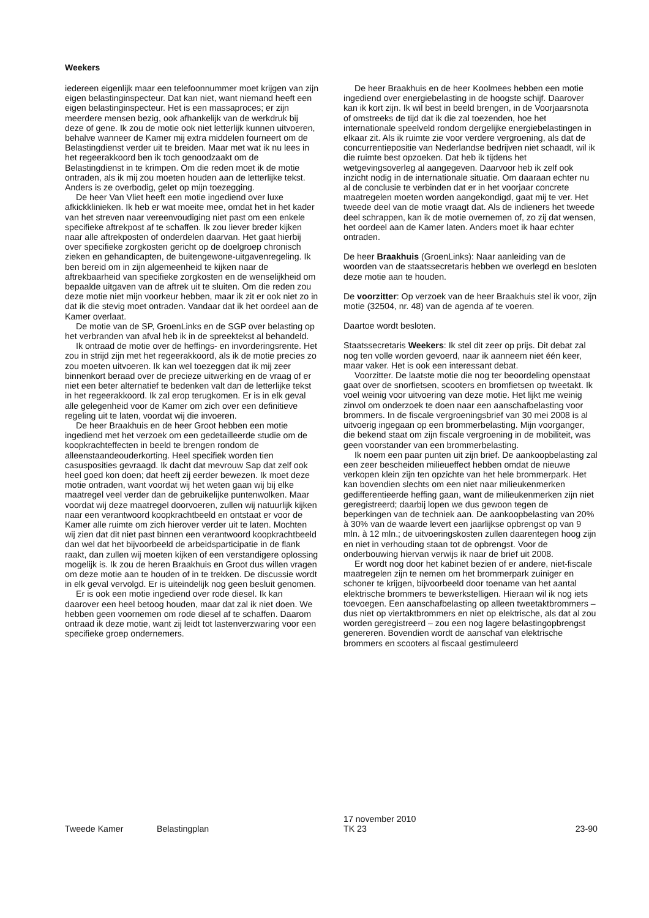Weekers
iedereen eigenlijk maar een telefoonnummer moet krijgen van zijn eigen belastinginspecteur. Dat kan niet, want niemand heeft een eigen belastinginspecteur. Het is een massaproces; er zijn meerdere mensen bezig, ook afhankelijk van de werkdruk bij deze of gene. Ik zou de motie ook niet letterlijk kunnen uitvoeren, behalve wanneer de Kamer mij extra middelen fourneert om de Belastingdienst verder uit te breiden. Maar met wat ik nu lees in het regeerakkoord ben ik toch genoodzaakt om de Belastingdienst in te krimpen. Om die reden moet ik de motie ontraden, als ik mij zou moeten houden aan de letterlijke tekst. Anders is ze overbodig, gelet op mijn toezegging.
De heer Van Vliet heeft een motie ingediend over luxe afkickklinieken. Ik heb er wat moeite mee, omdat het in het kader van het streven naar vereenvoudiging niet past om een enkele specifieke aftrekpost af te schaffen. Ik zou liever breder kijken naar alle aftrekposten of onderdelen daarvan. Het gaat hierbij over specifieke zorgkosten gericht op de doelgroep chronisch zieken en gehandicapten, de buitengewone-uitgavenregeling. Ik ben bereid om in zijn algemeenheid te kijken naar de aftrekbaarheid van specifieke zorgkosten en de wenselijkheid om bepaalde uitgaven van de aftrek uit te sluiten. Om die reden zou deze motie niet mijn voorkeur hebben, maar ik zit er ook niet zo in dat ik die stevig moet ontraden. Vandaar dat ik het oordeel aan de Kamer overlaat.
De motie van de SP, GroenLinks en de SGP over belasting op het verbranden van afval heb ik in de spreektekst al behandeld.
Ik ontraad de motie over de heffings- en invorderingsrente. Het zou in strijd zijn met het regeerakkoord, als ik de motie precies zo zou moeten uitvoeren. Ik kan wel toezeggen dat ik mij zeer binnenkort beraad over de precieze uitwerking en de vraag of er niet een beter alternatief te bedenken valt dan de letterlijke tekst in het regeerakkoord. Ik zal erop terugkomen. Er is in elk geval alle gelegenheid voor de Kamer om zich over een definitieve regeling uit te laten, voordat wij die invoeren.
De heer Braakhuis en de heer Groot hebben een motie ingediend met het verzoek om een gedetailleerde studie om de koopkrachteffecten in beeld te brengen rondom de alleenstaandeouderkorting. Heel specifiek worden tien casusposities gevraagd. Ik dacht dat mevrouw Sap dat zelf ook heel goed kon doen; dat heeft zij eerder bewezen. Ik moet deze motie ontraden, want voordat wij het weten gaan wij bij elke maatregel veel verder dan de gebruikelijke puntenwolken. Maar voordat wij deze maatregel doorvoeren, zullen wij natuurlijk kijken naar een verantwoord koopkrachtbeeld en ontstaat er voor de Kamer alle ruimte om zich hierover verder uit te laten. Mochten wij zien dat dit niet past binnen een verantwoord koopkrachtbeeld dan wel dat het bijvoorbeeld de arbeidsparticipatie in de flank raakt, dan zullen wij moeten kijken of een verstandigere oplossing mogelijk is. Ik zou de heren Braakhuis en Groot dus willen vragen om deze motie aan te houden of in te trekken. De discussie wordt in elk geval vervolgd. Er is uiteindelijk nog geen besluit genomen.
Er is ook een motie ingediend over rode diesel. Ik kan daarover een heel betoog houden, maar dat zal ik niet doen. We hebben geen voornemen om rode diesel af te schaffen. Daarom ontraad ik deze motie, want zij leidt tot lastenverzwaring voor een specifieke groep ondernemers.
De heer Braakhuis en de heer Koolmees hebben een motie ingediend over energiebelasting in de hoogste schijf. Daarover kan ik kort zijn. Ik wil best in beeld brengen, in de Voorjaarsnota of omstreeks de tijd dat ik die zal toezenden, hoe het internationale speelveld rondom dergelijke energiebelastingen in elkaar zit. Als ik ruimte zie voor verdere vergroening, als dat de concurrentiepositie van Nederlandse bedrijven niet schaadt, wil ik die ruimte best opzoeken. Dat heb ik tijdens het wetgevingsoverleg al aangegeven. Daarvoor heb ik zelf ook inzicht nodig in de internationale situatie. Om daaraan echter nu al de conclusie te verbinden dat er in het voorjaar concrete maatregelen moeten worden aangekondigd, gaat mij te ver. Het tweede deel van de motie vraagt dat. Als de indieners het tweede deel schrappen, kan ik de motie overnemen of, zo zij dat wensen, het oordeel aan de Kamer laten. Anders moet ik haar echter ontraden.
De heer Braakhuis (GroenLinks): Naar aanleiding van de woorden van de staatssecretaris hebben we overlegd en besloten deze motie aan te houden.
De voorzitter: Op verzoek van de heer Braakhuis stel ik voor, zijn motie (32504, nr. 48) van de agenda af te voeren.
Daartoe wordt besloten.
Staatssecretaris Weekers: Ik stel dit zeer op prijs. Dit debat zal nog ten volle worden gevoerd, naar ik aanneem niet één keer, maar vaker. Het is ook een interessant debat.
Voorzitter. De laatste motie die nog ter beoordeling openstaat gaat over de snorfietsen, scooters en bromfietsen op tweetakt. Ik voel weinig voor uitvoering van deze motie. Het lijkt me weinig zinvol om onderzoek te doen naar een aanschafbelasting voor brommers. In de fiscale vergroeningsbrief van 30 mei 2008 is al uitvoerig ingegaan op een brommerbelasting. Mijn voorganger, die bekend staat om zijn fiscale vergroening in de mobiliteit, was geen voorstander van een brommerbelasting.
Ik noem een paar punten uit zijn brief. De aankoopbelasting zal een zeer bescheiden milieueffect hebben omdat de nieuwe verkopen klein zijn ten opzichte van het hele brommerpark. Het kan bovendien slechts om een niet naar milieukenmerken gedifferentieerde heffing gaan, want de milieukenmerken zijn niet geregistreerd; daarbij lopen we dus gewoon tegen de beperkingen van de techniek aan. De aankoopbelasting van 20% à 30% van de waarde levert een jaarlijkse opbrengst op van 9 mln. à 12 mln.; de uitvoeringskosten zullen daarentegen hoog zijn en niet in verhouding staan tot de opbrengst. Voor de onderbouwing hiervan verwijs ik naar de brief uit 2008.
Er wordt nog door het kabinet bezien of er andere, niet-fiscale maatregelen zijn te nemen om het brommerpark zuiniger en schoner te krijgen, bijvoorbeeld door toename van het aantal elektrische brommers te bewerkstelligen. Hieraan wil ik nog iets toevoegen. Een aanschafbelasting op alleen tweetaktbrommers – dus niet op viertaktbrommers en niet op elektrische, als dat al zou worden geregistreerd – zou een nog lagere belastingopbrengst genereren. Bovendien wordt de aanschaf van elektrische brommers en scooters al fiscaal gestimuleerd
Tweede Kamer Belastingplan 17 november 2010
TK 23 23-90